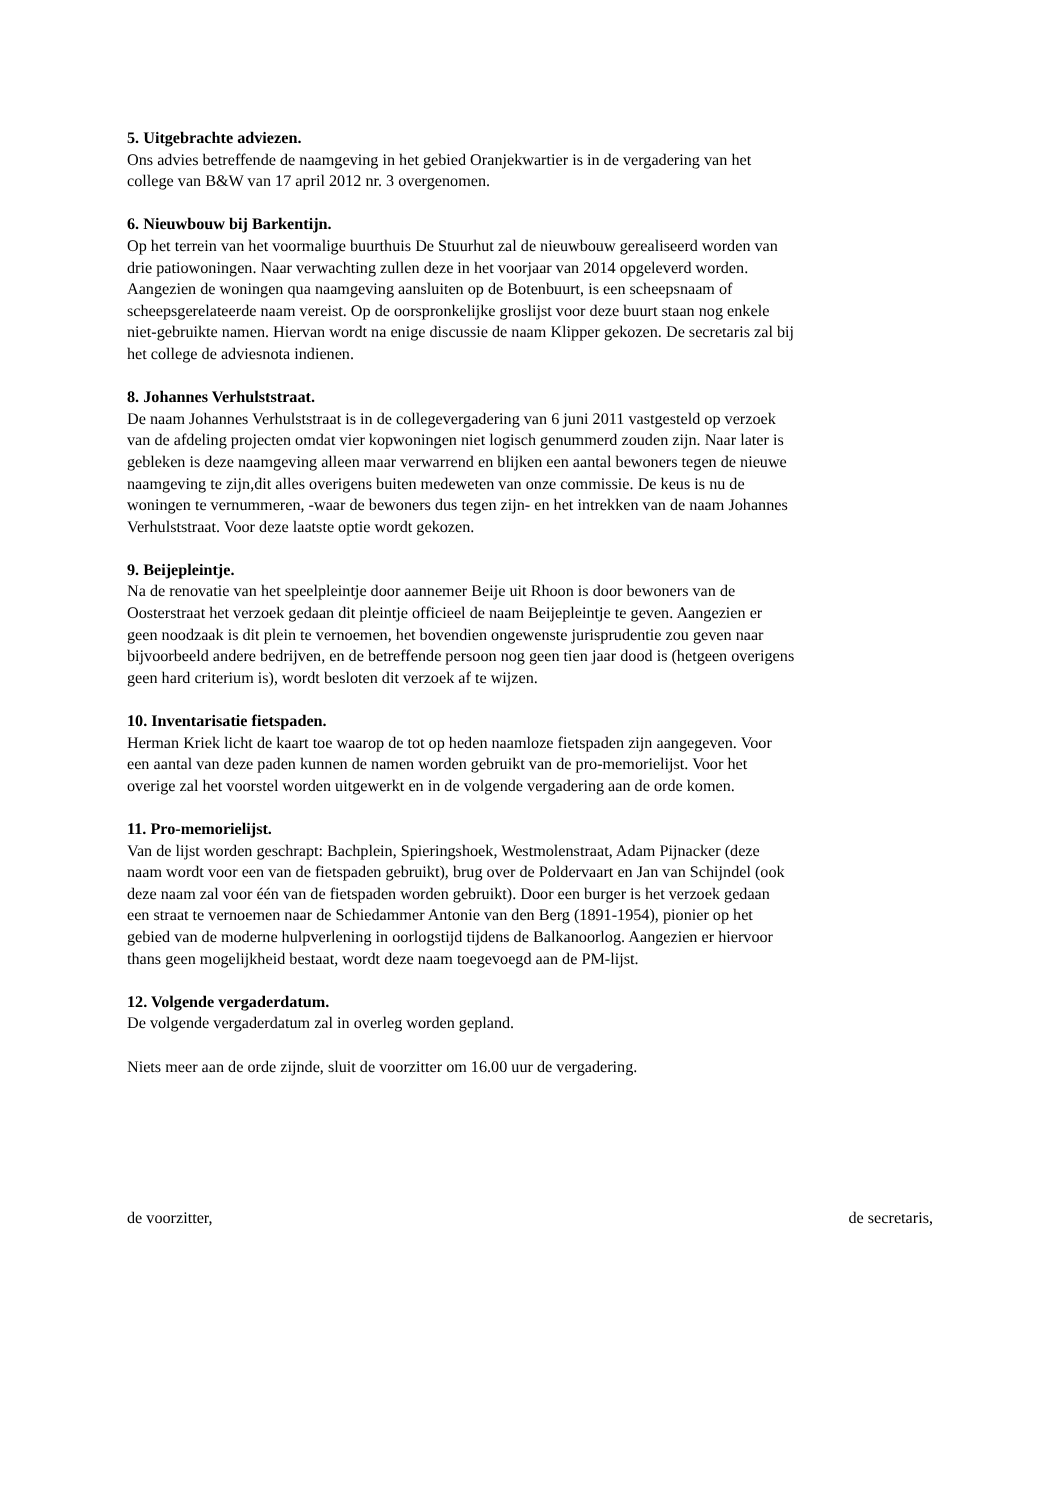5. Uitgebrachte adviezen.
Ons advies betreffende de naamgeving in het gebied Oranjekwartier is in de vergadering van het
college van B&W van 17 april 2012 nr. 3 overgenomen.
6. Nieuwbouw bij Barkentijn.
Op het terrein van het voormalige buurthuis De Stuurhut zal de nieuwbouw gerealiseerd worden van
drie patiowoningen. Naar verwachting zullen deze in het voorjaar van 2014 opgeleverd worden.
Aangezien de woningen qua naamgeving aansluiten op de Botenbuurt, is een scheepsnaam of
scheepsgerelateerde naam vereist. Op de oorspronkelijke groslijst voor deze buurt staan nog enkele
niet-gebruikte namen. Hiervan wordt na enige discussie de naam Klipper gekozen. De secretaris zal bij
het college de adviesnota indienen.
8. Johannes Verhulststraat.
De naam Johannes Verhulststraat is in de collegevergadering van 6 juni 2011 vastgesteld op verzoek
van de afdeling projecten omdat vier kopwoningen niet logisch genummerd zouden zijn. Naar later is
gebleken is deze naamgeving alleen maar verwarrend en blijken een aantal bewoners tegen de nieuwe
naamgeving te zijn,dit alles overigens buiten medeweten van onze commissie. De keus is nu de
woningen te vernummeren, -waar de bewoners dus tegen zijn- en het intrekken van de naam Johannes
Verhulststraat. Voor deze laatste optie wordt gekozen.
9. Beijepleintje.
Na de renovatie van het speelpleintje door aannemer Beije uit Rhoon is door bewoners van de
Oosterstraat het verzoek gedaan dit pleintje officieel de naam Beijepleintje te geven. Aangezien er
geen noodzaak is dit plein te vernoemen, het bovendien ongewenste jurisprudentie zou geven naar
bijvoorbeeld andere bedrijven, en de betreffende persoon nog geen tien jaar dood is (hetgeen overigens
geen hard criterium is), wordt besloten dit verzoek af te wijzen.
10. Inventarisatie fietspaden.
Herman Kriek licht de kaart toe waarop de tot op heden naamloze fietspaden zijn aangegeven. Voor
een aantal van deze paden kunnen de namen worden gebruikt van de pro-memorielijst. Voor het
overige zal het voorstel worden uitgewerkt en in de volgende vergadering aan de orde komen.
11. Pro-memorielijst.
Van de lijst worden geschrapt: Bachplein, Spieringshoek, Westmolenstraat, Adam Pijnacker (deze
naam wordt voor een van de fietspaden gebruikt), brug over de Poldervaart en Jan van Schijndel (ook
deze naam zal voor één van de fietspaden worden gebruikt). Door een burger is het verzoek gedaan
een straat te vernoemen naar de Schiedammer Antonie van den Berg (1891-1954), pionier op het
gebied van de moderne hulpverlening in oorlogstijd tijdens de Balkanoorlog. Aangezien er hiervoor
thans geen mogelijkheid bestaat, wordt deze naam toegevoegd aan de PM-lijst.
12. Volgende vergaderdatum.
De volgende vergaderdatum zal in overleg worden gepland.
Niets meer aan de orde zijnde, sluit de voorzitter om 16.00 uur de vergadering.
de voorzitter, de secretaris,